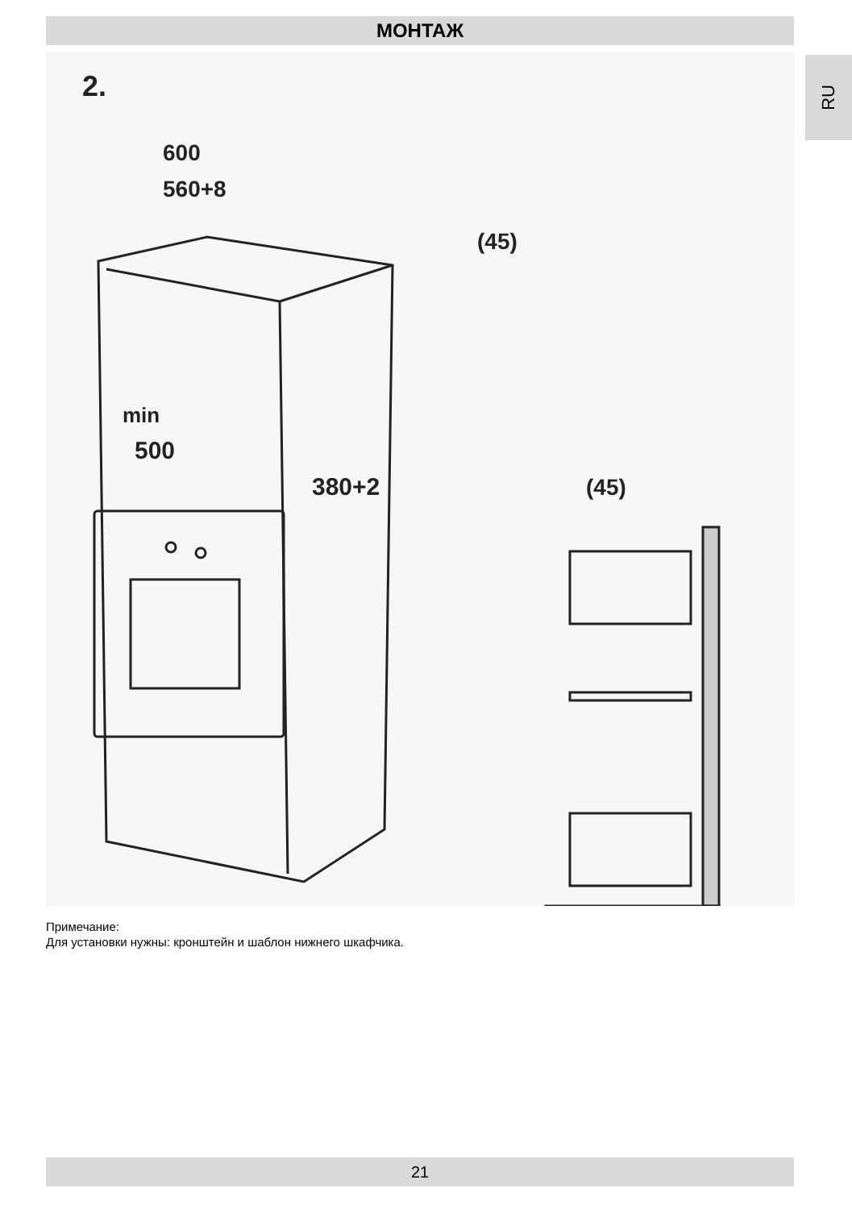МОНТАЖ
RU
2.
600
560+8
(45)
min
500
380+2
(45)
Примечание:
Для установки нужны: кронштейн и шаблон нижнего шкафчика.
21